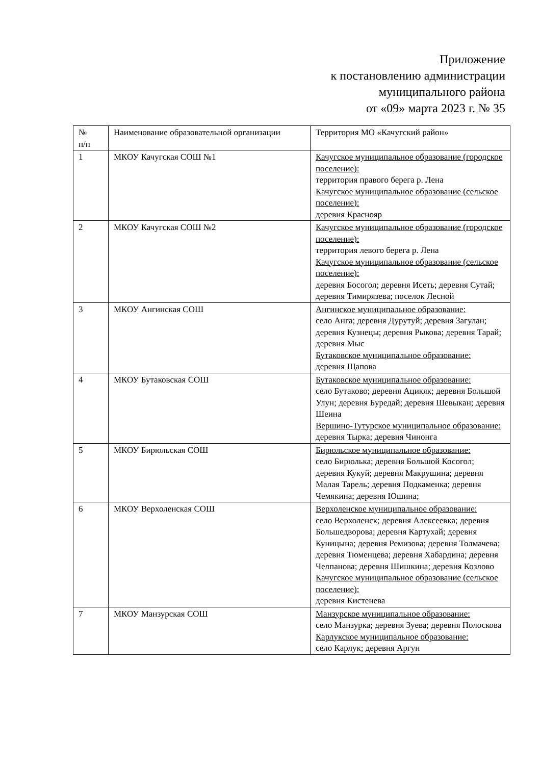Приложение
к постановлению администрации
муниципального района
от «09» марта 2023 г. № 35
| № п/п | Наименование образовательной организации | Территория МО «Качугский район» |
| --- | --- | --- |
| 1 | МКОУ Качугская СОШ №1 | Качугское муниципальное образование (городское поселение): территория правого берега р. Лена Качугское муниципальное образование (сельское поселение): деревня Краснояр |
| 2 | МКОУ Качугская СОШ №2 | Качугское муниципальное образование (городское поселение): территория левого берега р. Лена Качугское муниципальное образование (сельское поселение): деревня Босогол; деревня Исеть; деревня Сутай; деревня Тимирязева; поселок Лесной |
| 3 | МКОУ Ангинская СОШ | Ангинское муниципальное образование: село Анга; деревня Дурутуй; деревня Загулан; деревня Кузнецы; деревня Рыкова; деревня Тарай; деревня Мыс Бутаковское муниципальное образование: деревня Щапова |
| 4 | МКОУ Бутаковская СОШ | Бутаковское муниципальное образование: село Бутаково; деревня Ацикяк; деревня Большой Улун; деревня Буредай; деревня Шевыкан; деревня Шеина Вершино-Тутурское муниципальное образование: деревня Тырка; деревня Чинонга |
| 5 | МКОУ Бирюльская СОШ | Бирюльское муниципальное образование: село Бирюлька; деревня Большой Косогол; деревня Кукуй; деревня Макрушина; деревня Малая Тарель; деревня Подкаменка; деревня Чемякина; деревня Юшина; |
| 6 | МКОУ Верхоленская СОШ | Верхоленское муниципальное образование: село Верхоленск; деревня Алексеевка; деревня Большедворова; деревня Картухай; деревня Куницына; деревня Ремизова; деревня Толмачева; деревня Тюменцева; деревня Хабардина; деревня Челпанова; деревня Шишкина; деревня Козлово Качугское муниципальное образование (сельское поселение): деревня Кистенева |
| 7 | МКОУ Манзурская СОШ | Манзурское муниципальное образование: село Манзурка; деревня Зуева; деревня Полоскова Карлукское муниципальное образование: село Карлук; деревня Аргун |